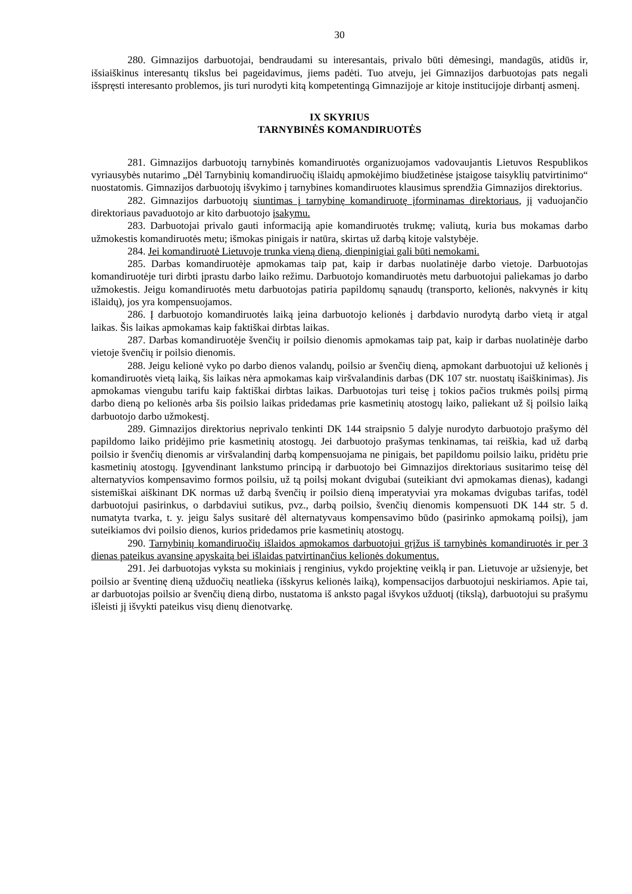30
280. Gimnazijos darbuotojai, bendraudami su interesantais, privalo būti dėmesingi, mandagūs, atidūs ir, išsiaiškinus interesantų tikslus bei pageidavimus, jiems padėti. Tuo atveju, jei Gimnazijos darbuotojas pats negali išspręsti interesanto problemos, jis turi nurodyti kitą kompetentingą Gimnazijoje ar kitoje institucijoje dirbantį asmenį.
IX SKYRIUS
TARNYBINĖS KOMANDIRUOTĖS
281. Gimnazijos darbuotojų tarnybinės komandiruotės organizuojamos vadovaujantis Lietuvos Respublikos vyriausybės nutarimo „Dėl Tarnybinių komandiruočių išlaidų apmokėjimo biudžetinėse įstaigose taisyklių patvirtinimo“ nuostatomis. Gimnazijos darbuotojų išvykimo į tarnybines komandiruotes klausimus sprendžia Gimnazijos direktorius.
282. Gimnazijos darbuotojų siuntimas į tarnybinę komandiruotę įforminamas direktoriaus, jį vaduojančio direktoriaus pavaduotojo ar kito darbuotojo įsakymu.
283. Darbuotojai privalo gauti informaciją apie komandiruotės trukmę; valiutą, kuria bus mokamas darbo užmokestis komandiruotės metu; išmokas pinigais ir natūra, skirtas už darbą kitoje valstybėje.
284. Jei komandiruotė Lietuvoje trunka vieną dieną, dienpinigiai gali būti nemokami.
285. Darbas komandiruotėje apmokamas taip pat, kaip ir darbas nuolatinėje darbo vietoje. Darbuotojas komandiruotėje turi dirbti įprastu darbo laiko režimu. Darbuotojo komandiruotės metu darbuotojui paliekamas jo darbo užmokestis. Jeigu komandiruotės metu darbuotojas patiria papildomų sąnaudų (transporto, kelionės, nakvynės ir kitų išlaidų), jos yra kompensuojamos.
286. Į darbuotojo komandiruotės laiką įeina darbuotojo kelionės į darbdavio nurodytą darbo vietą ir atgal laikas. Šis laikas apmokamas kaip faktiškai dirbtas laikas.
287. Darbas komandiruotėje švenčių ir poilsio dienomis apmokamas taip pat, kaip ir darbas nuolatinėje darbo vietoje švenčių ir poilsio dienomis.
288. Jeigu kelionė vyko po darbo dienos valandų, poilsio ar švenčių dieną, apmokant darbuotojui už kelionės į komandiruotės vietą laiką, šis laikas nėra apmokamas kaip viršvalandinis darbas (DK 107 str. nuostatų išaiškinimas). Jis apmokamas viengubu tarifu kaip faktiškai dirbtas laikas. Darbuotojas turi teisę į tokios pačios trukmės poilsį pirmą darbo dieną po kelionės arba šis poilsio laikas pridedamas prie kasmetinių atostogų laiko, paliekant už šį poilsio laiką darbuotojo darbo užmokestį.
289. Gimnazijos direktorius neprivalo tenkinti DK 144 straipsnio 5 dalyje nurodyto darbuotojo prašymo dėl papildomo laiko pridėjimo prie kasmetinių atostogų. Jei darbuotojo prašymas tenkinamas, tai reiškia, kad už darbą poilsio ir švenčių dienomis ar viršvalandinį darbą kompensuojama ne pinigais, bet papildomu poilsio laiku, pridėtu prie kasmetinių atostogų. Įgyvendinant lankstumo principą ir darbuotojo bei Gimnazijos direktoriaus susitarimo teisę dėl alternatyvios kompensavimo formos poilsiu, už tą poilsį mokant dvigubai (suteikiant dvi apmokamas dienas), kadangi sistemiškai aiškinant DK normas už darbą švenčių ir poilsio dieną imperatyviai yra mokamas dvigubas tarifas, todėl darbuotojui pasirinkus, o darbdaviui sutikus, pvz., darbą poilsio, švenčių dienomis kompensuoti DK 144 str. 5 d. numatyta tvarka, t. y. jeigu šalys susitarė dėl alternatyvaus kompensavimo būdo (pasirinko apmokamą poilsį), jam suteikiamos dvi poilsio dienos, kurios pridedamos prie kasmetinių atostogų.
290. Tarnybinių komandiruočių išlaidos apmokamos darbuotojui grįžus iš tarnybinės komandiruotės ir per 3 dienas pateikus avansinę apyskaitą bei išlaidas patvirtinančius kelionės dokumentus.
291. Jei darbuotojas vyksta su mokiniais į renginius, vykdo projektinę veiklą ir pan. Lietuvoje ar užsienyje, bet poilsio ar šventinę dieną užduočių neatlieka (išskyrus kelionės laiką), kompensacijos darbuotojui neskiriamos. Apie tai, ar darbuotojas poilsio ar švenčių dieną dirbo, nustatoma iš anksto pagal išvykos užduotį (tikslą), darbuotojui su prašymu išleisti jį išvykti pateikus visų dienų dienotvarkę.